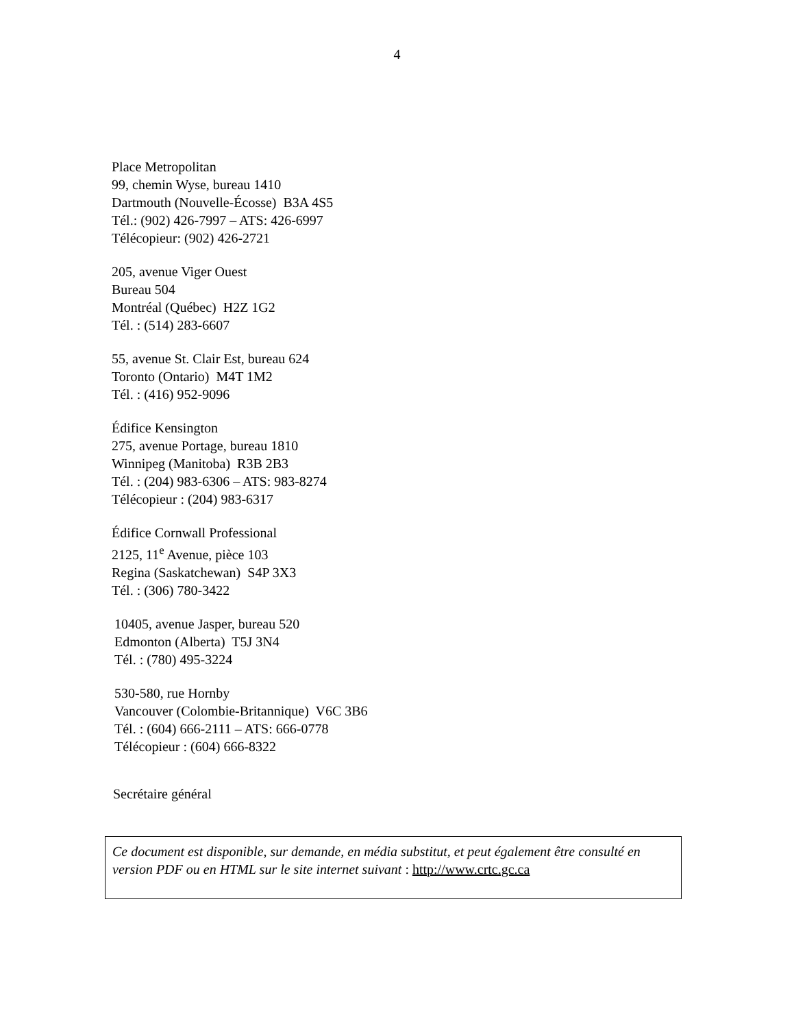4
Place Metropolitan
99, chemin Wyse, bureau 1410
Dartmouth (Nouvelle-Écosse) B3A 4S5
Tél.: (902) 426-7997 – ATS: 426-6997
Télécopieur: (902) 426-2721
205, avenue Viger Ouest
Bureau 504
Montréal (Québec) H2Z 1G2
Tél. : (514) 283-6607
55, avenue St. Clair Est, bureau 624
Toronto (Ontario) M4T 1M2
Tél. : (416) 952-9096
Édifice Kensington
275, avenue Portage, bureau 1810
Winnipeg (Manitoba) R3B 2B3
Tél. : (204) 983-6306 – ATS: 983-8274
Télécopieur : (204) 983-6317
Édifice Cornwall Professional
2125, 11<sup>e</sup> Avenue, pièce 103
Regina (Saskatchewan) S4P 3X3
Tél. : (306) 780-3422
10405, avenue Jasper, bureau 520
Edmonton (Alberta) T5J 3N4
Tél. : (780) 495-3224
530-580, rue Hornby
Vancouver (Colombie-Britannique) V6C 3B6
Tél. : (604) 666-2111 – ATS: 666-0778
Télécopieur : (604) 666-8322
Secrétaire général
Ce document est disponible, sur demande, en média substitut, et peut également être consulté en version PDF ou en HTML sur le site internet suivant : http://www.crtc.gc.ca